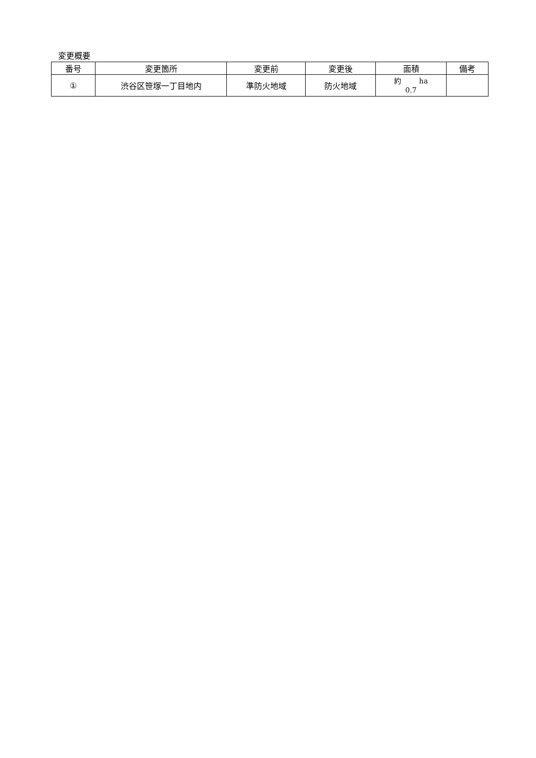変更概要
| 番号 | 変更箇所 | 変更前 | 変更後 | 面積 | 備考 |
| --- | --- | --- | --- | --- | --- |
| ① | 渋谷区笹塚一丁目地内 | 準防火地域 | 防火地域 | 約 ha 0.7 | |